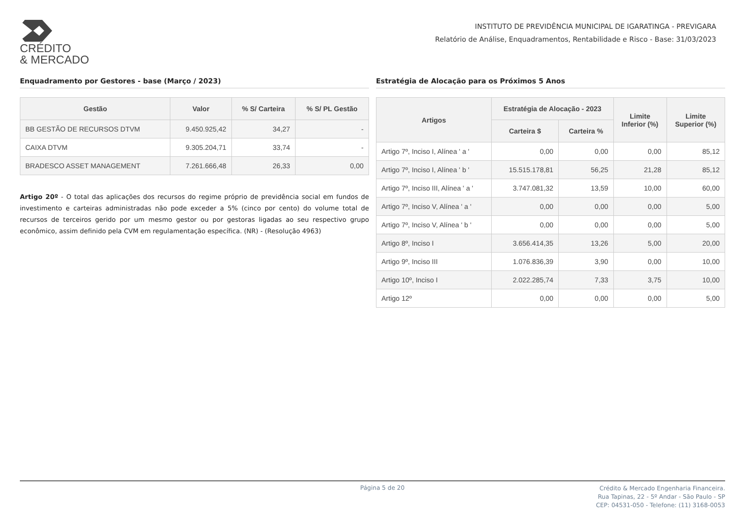CRÉDITO
& MERCADO
INSTITUTO DE PREVIDÊNCIA MUNICIPAL DE IGARATINGA - PREVIGARA
Relatório de Análise, Enquadramentos, Rentabilidade e Risco - Base: 31/03/2023
Enquadramento por Gestores - base (Março / 2023)
| Gestão | Valor | % S/ Carteira | % S/ PL Gestão |
| --- | --- | --- | --- |
| BB GESTÃO DE RECURSOS DTVM | 9.450.925,42 | 34,27 | - |
| CAIXA DTVM | 9.305.204,71 | 33,74 | - |
| BRADESCO ASSET MANAGEMENT | 7.261.666,48 | 26,33 | 0,00 |
Artigo 20º - O total das aplicações dos recursos do regime próprio de previdência social em fundos de investimento e carteiras administradas não pode exceder a 5% (cinco por cento) do volume total de recursos de terceiros gerido por um mesmo gestor ou por gestoras ligadas ao seu respectivo grupo econômico, assim definido pela CVM em regulamentação específica. (NR) - (Resolução 4963)
Estratégia de Alocação para os Próximos 5 Anos
| Artigos | Estratégia de Alocação - 2023 | | Limite Inferior (%) | Limite Superior (%) |
| --- | --- | --- | --- | --- |
| | Carteira $ | Carteira % | | |
| Artigo 7º, Inciso I, Alínea ' a ' | 0,00 | 0,00 | 0,00 | 85,12 |
| Artigo 7º, Inciso I, Alínea ' b ' | 15.515.178,81 | 56,25 | 21,28 | 85,12 |
| Artigo 7º, Inciso III, Alínea ' a ' | 3.747.081,32 | 13,59 | 10,00 | 60,00 |
| Artigo 7º, Inciso V, Alínea ' a ' | 0,00 | 0,00 | 0,00 | 5,00 |
| Artigo 7º, Inciso V, Alínea ' b ' | 0,00 | 0,00 | 0,00 | 5,00 |
| Artigo 8º, Inciso I | 3.656.414,35 | 13,26 | 5,00 | 20,00 |
| Artigo 9º, Inciso III | 1.076.836,39 | 3,90 | 0,00 | 10,00 |
| Artigo 10º, Inciso I | 2.022.285,74 | 7,33 | 3,75 | 10,00 |
| Artigo 12º | 0,00 | 0,00 | 0,00 | 5,00 |
Página 5 de 20
Crédito & Mercado Engenharia Financeira.
Rua Tapinas, 22 - 5º Andar - São Paulo - SP
CEP: 04531-050 - Telefone: (11) 3168-0053